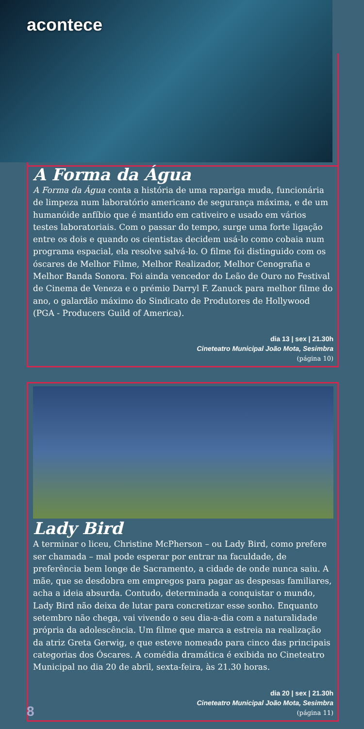acontece
A Forma da Água
A Forma da Água conta a história de uma rapariga muda, funcionária de limpeza num laboratório americano de segurança máxima, e de um humanóide anfíbio que é mantido em cativeiro e usado em vários testes laboratoriais. Com o passar do tempo, surge uma forte ligação entre os dois e quando os cientistas decidem usá-lo como cobaia num programa espacial, ela resolve salvá-lo. O filme foi distinguido com os óscares de Melhor Filme, Melhor Realizador, Melhor Cenografia e Melhor Banda Sonora. Foi ainda vencedor do Leão de Ouro no Festival de Cinema de Veneza e o prémio Darryl F. Zanuck para melhor filme do ano, o galardão máximo do Sindicato de Produtores de Hollywood (PGA - Producers Guild of America).
dia 13 | sex | 21.30h
Cineteatro Municipal João Mota, Sesimbra
(página 10)
Lady Bird
A terminar o liceu, Christine McPherson – ou Lady Bird, como prefere ser chamada – mal pode esperar por entrar na faculdade, de preferência bem longe de Sacramento, a cidade de onde nunca saiu. A mãe, que se desdobra em empregos para pagar as despesas familiares, acha a ideia absurda. Contudo, determinada a conquistar o mundo, Lady Bird não deixa de lutar para concretizar esse sonho. Enquanto setembro não chega, vai vivendo o seu dia-a-dia com a naturalidade própria da adolescência. Um filme que marca a estreia na realização da atriz Greta Gerwig, e que esteve nomeado para cinco das principais categorias dos Óscares. A comédia dramática é exibida no Cineteatro Municipal no dia 20 de abril, sexta-feira, às 21.30 horas.
dia 20 | sex | 21.30h
Cineteatro Municipal João Mota, Sesimbra
(página 11)
8